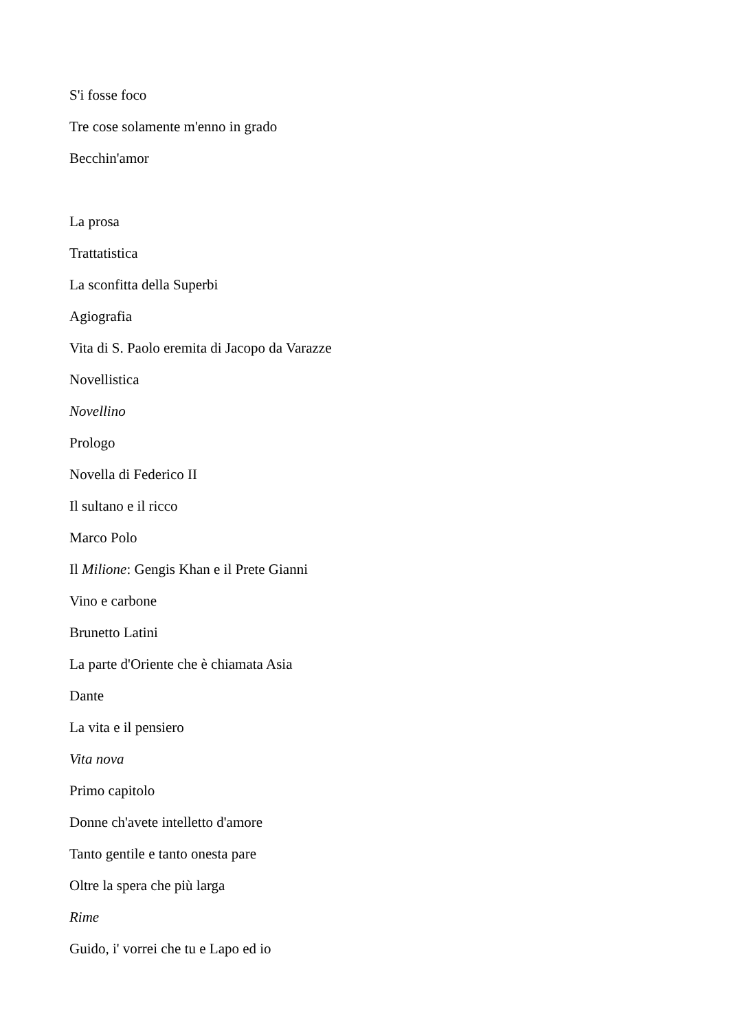S'i fosse foco
Tre cose solamente m'enno in grado
Becchin'amor
La prosa
Trattatistica
La sconfitta della Superbi
Agiografia
Vita di S. Paolo eremita di Jacopo da Varazze
Novellistica
Novellino
Prologo
Novella di Federico II
Il sultano e il ricco
Marco Polo
Il Milione: Gengis Khan e il Prete Gianni
Vino e carbone
Brunetto Latini
La parte d'Oriente che è chiamata Asia
Dante
La vita e il pensiero
Vita nova
Primo capitolo
Donne ch'avete intelletto d'amore
Tanto gentile e tanto onesta pare
Oltre la spera che più larga
Rime
Guido, i' vorrei che tu e Lapo ed io